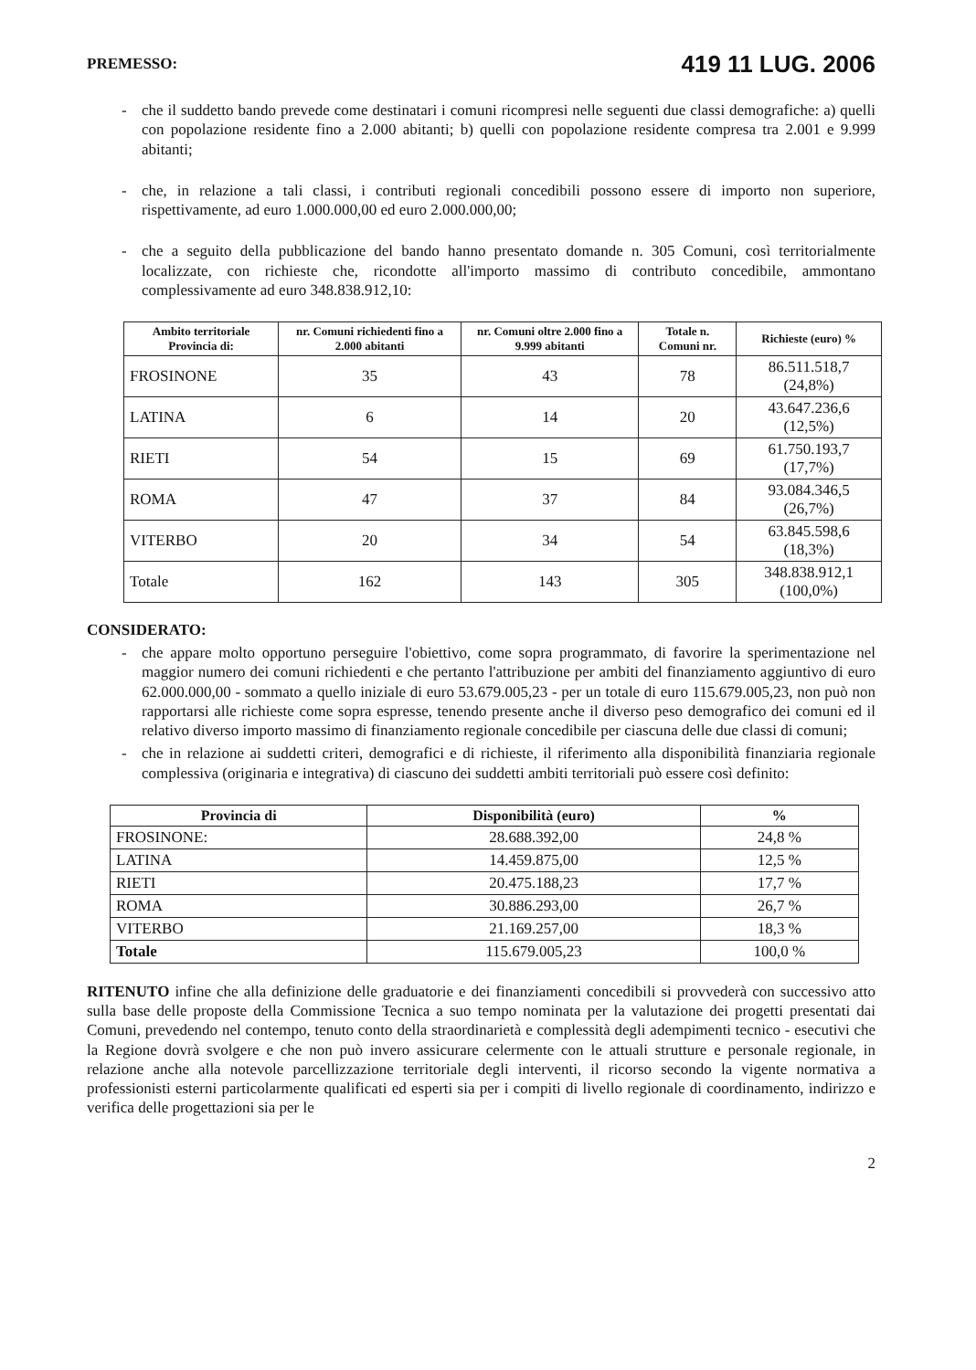PREMESSO:
419 11 LUG. 2006
- che il suddetto bando prevede come destinatari i comuni ricompresi nelle seguenti due classi demografiche: a) quelli con popolazione residente fino a 2.000 abitanti; b) quelli con popolazione residente compresa tra 2.001 e 9.999 abitanti;
- che, in relazione a tali classi, i contributi regionali concedibili possono essere di importo non superiore, rispettivamente, ad euro 1.000.000,00 ed euro 2.000.000,00;
- che a seguito della pubblicazione del bando hanno presentato domande n. 305 Comuni, così territorialmente localizzate, con richieste che, ricondotte all'importo massimo di contributo concedibile, ammontano complessivamente ad euro 348.838.912,10:
| Ambito territoriale Provincia di: | nr. Comuni richiedenti fino a 2.000 abitanti | nr. Comuni oltre 2.000 fino a 9.999 abitanti | Totale n. Comuni nr. | Richieste (euro) % |
| --- | --- | --- | --- | --- |
| FROSINONE | 35 | 43 | 78 | 86.511.518,7 (24,8%) |
| LATINA | 6 | 14 | 20 | 43.647.236,6 (12,5%) |
| RIETI | 54 | 15 | 69 | 61.750.193,7 (17,7%) |
| ROMA | 47 | 37 | 84 | 93.084.346,5 (26,7%) |
| VITERBO | 20 | 34 | 54 | 63.845.598,6 (18,3%) |
| Totale | 162 | 143 | 305 | 348.838.912,1 (100,0%) |
CONSIDERATO:
- che appare molto opportuno perseguire l'obiettivo, come sopra programmato, di favorire la sperimentazione nel maggior numero dei comuni richiedenti e che pertanto l'attribuzione per ambiti del finanziamento aggiuntivo di euro 62.000.000,00 - sommato a quello iniziale di euro 53.679.005,23 - per un totale di euro 115.679.005,23, non può non rapportarsi alle richieste come sopra espresse, tenendo presente anche il diverso peso demografico dei comuni ed il relativo diverso importo massimo di finanziamento regionale concedibile per ciascuna delle due classi di comuni;
- che in relazione ai suddetti criteri, demografici e di richieste, il riferimento alla disponibilità finanziaria regionale complessiva (originaria e integrativa) di ciascuno dei suddetti ambiti territoriali può essere così definito:
| Provincia di | Disponibilità (euro) | % |
| --- | --- | --- |
| FROSINONE: | 28.688.392,00 | 24,8 % |
| LATINA | 14.459.875,00 | 12,5 % |
| RIETI | 20.475.188,23 | 17,7 % |
| ROMA | 30.886.293,00 | 26,7 % |
| VITERBO | 21.169.257,00 | 18,3 % |
| Totale | 115.679.005,23 | 100,0 % |
RITENUTO infine che alla definizione delle graduatorie e dei finanziamenti concedibili si provvederà con successivo atto sulla base delle proposte della Commissione Tecnica a suo tempo nominata per la valutazione dei progetti presentati dai Comuni, prevedendo nel contempo, tenuto conto della straordinarietà e complessità degli adempimenti tecnico - esecutivi che la Regione dovrà svolgere e che non può invero assicurare celermente con le attuali strutture e personale regionale, in relazione anche alla notevole parcellizzazione territoriale degli interventi, il ricorso secondo la vigente normativa a professionisti esterni particolarmente qualificati ed esperti sia per i compiti di livello regionale di coordinamento, indirizzo e verifica delle progettazioni sia per le
2